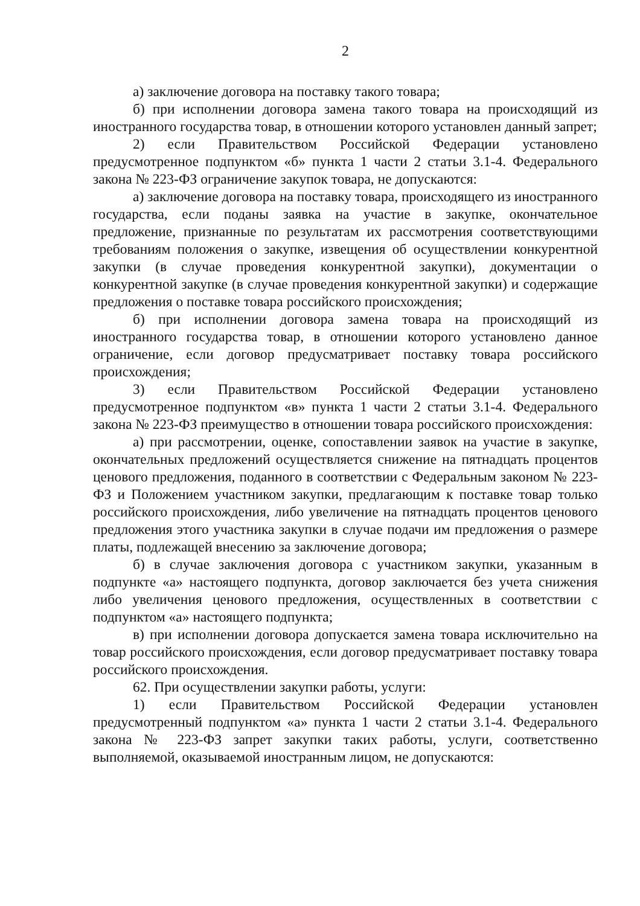2
а) заключение договора на поставку такого товара;
б) при исполнении договора замена такого товара на происходящий из иностранного государства товар, в отношении которого установлен данный запрет;
2) если Правительством Российской Федерации установлено предусмотренное подпунктом «б» пункта 1 части 2 статьи 3.1-4. Федерального закона № 223-ФЗ ограничение закупок товара, не допускаются:
а) заключение договора на поставку товара, происходящего из иностранного государства, если поданы заявка на участие в закупке, окончательное предложение, признанные по результатам их рассмотрения соответствующими требованиям положения о закупке, извещения об осуществлении конкурентной закупки (в случае проведения конкурентной закупки), документации о конкурентной закупке (в случае проведения конкурентной закупки) и содержащие предложения о поставке товара российского происхождения;
б) при исполнении договора замена товара на происходящий из иностранного государства товар, в отношении которого установлено данное ограничение, если договор предусматривает поставку товара российского происхождения;
3) если Правительством Российской Федерации установлено предусмотренное подпунктом «в» пункта 1 части 2 статьи 3.1-4. Федерального закона № 223-ФЗ преимущество в отношении товара российского происхождения:
а) при рассмотрении, оценке, сопоставлении заявок на участие в закупке, окончательных предложений осуществляется снижение на пятнадцать процентов ценового предложения, поданного в соответствии с Федеральным законом № 223-ФЗ и Положением участником закупки, предлагающим к поставке товар только российского происхождения, либо увеличение на пятнадцать процентов ценового предложения этого участника закупки в случае подачи им предложения о размере платы, подлежащей внесению за заключение договора;
б) в случае заключения договора с участником закупки, указанным в подпункте «а» настоящего подпункта, договор заключается без учета снижения либо увеличения ценового предложения, осуществленных в соответствии с подпунктом «а» настоящего подпункта;
в) при исполнении договора допускается замена товара исключительно на товар российского происхождения, если договор предусматривает поставку товара российского происхождения.
62. При осуществлении закупки работы, услуги:
1) если Правительством Российской Федерации установлен предусмотренный подпунктом «а» пункта 1 части 2 статьи 3.1-4. Федерального закона № 223-ФЗ запрет закупки таких работы, услуги, соответственно выполняемой, оказываемой иностранным лицом, не допускаются: